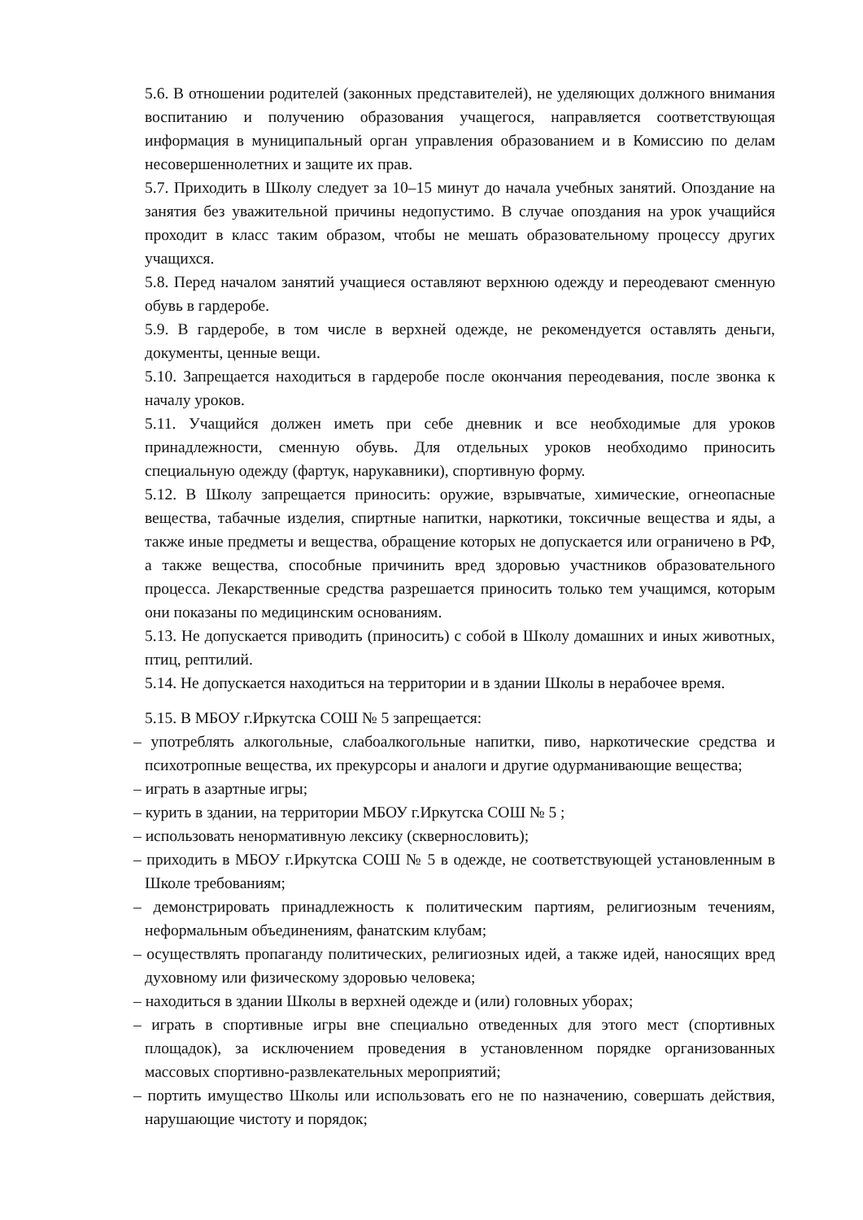5.6. В отношении родителей (законных представителей), не уделяющих должного внимания воспитанию и получению образования учащегося, направляется соответствующая информация в муниципальный орган управления образованием и в Комиссию по делам несовершеннолетних и защите их прав.
5.7. Приходить в Школу следует за 10–15 минут до начала учебных занятий. Опоздание на занятия без уважительной причины недопустимо. В случае опоздания на урок учащийся проходит в класс таким образом, чтобы не мешать образовательному процессу других учащихся.
5.8. Перед началом занятий учащиеся оставляют верхнюю одежду и переодевают сменную обувь в гардеробе.
5.9. В гардеробе, в том числе в верхней одежде, не рекомендуется оставлять деньги, документы, ценные вещи.
5.10. Запрещается находиться в гардеробе после окончания переодевания, после звонка к началу уроков.
5.11. Учащийся должен иметь при себе дневник и все необходимые для уроков принадлежности, сменную обувь. Для отдельных уроков необходимо приносить специальную одежду (фартук, нарукавники), спортивную форму.
5.12. В Школу запрещается приносить: оружие, взрывчатые, химические, огнеопасные вещества, табачные изделия, спиртные напитки, наркотики, токсичные вещества и яды, а также иные предметы и вещества, обращение которых не допускается или ограничено в РФ, а также вещества, способные причинить вред здоровью участников образовательного процесса. Лекарственные средства разрешается приносить только тем учащимся, которым они показаны по медицинским основаниям.
5.13. Не допускается приводить (приносить) с собой в Школу домашних и иных животных, птиц, рептилий.
5.14. Не допускается находиться на территории и в здании Школы в нерабочее время.
5.15. В МБОУ г.Иркутска СОШ № 5 запрещается:
– употреблять алкогольные, слабоалкогольные напитки, пиво, наркотические средства и психотропные вещества, их прекурсоры и аналоги и другие одурманивающие вещества;
– играть в азартные игры;
– курить в здании, на территории МБОУ г.Иркутска СОШ № 5 ;
– использовать ненормативную лексику (сквернословить);
– приходить в МБОУ г.Иркутска СОШ № 5 в одежде, не соответствующей установленным в Школе требованиям;
– демонстрировать принадлежность к политическим партиям, религиозным течениям, неформальным объединениям, фанатским клубам;
– осуществлять пропаганду политических, религиозных идей, а также идей, наносящих вред духовному или физическому здоровью человека;
– находиться в здании Школы в верхней одежде и (или) головных уборах;
– играть в спортивные игры вне специально отведенных для этого мест (спортивных площадок), за исключением проведения в установленном порядке организованных массовых спортивно-развлекательных мероприятий;
– портить имущество Школы или использовать его не по назначению, совершать действия, нарушающие чистоту и порядок;